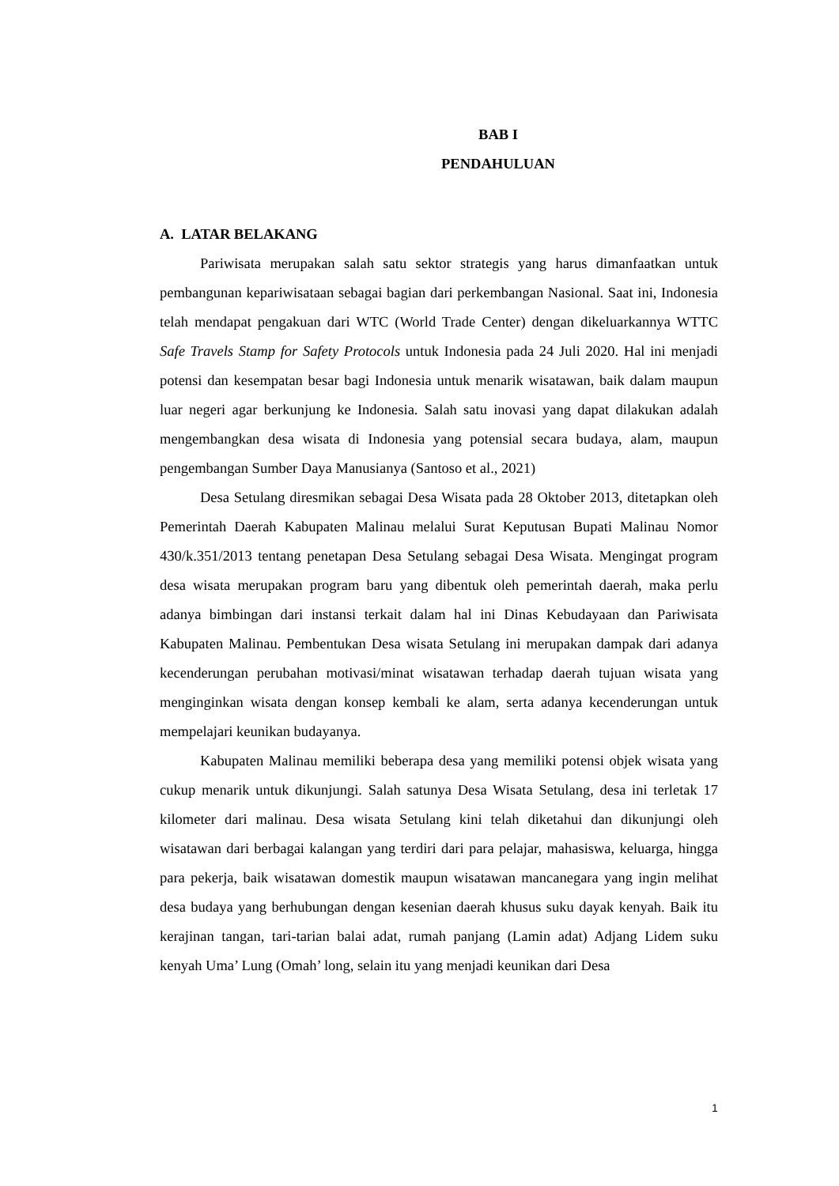BAB I
PENDAHULUAN
A. LATAR BELAKANG
Pariwisata merupakan salah satu sektor strategis yang harus dimanfaatkan untuk pembangunan kepariwisataan sebagai bagian dari perkembangan Nasional. Saat ini, Indonesia telah mendapat pengakuan dari WTC (World Trade Center) dengan dikeluarkannya WTTC Safe Travels Stamp for Safety Protocols untuk Indonesia pada 24 Juli 2020. Hal ini menjadi potensi dan kesempatan besar bagi Indonesia untuk menarik wisatawan, baik dalam maupun luar negeri agar berkunjung ke Indonesia. Salah satu inovasi yang dapat dilakukan adalah mengembangkan desa wisata di Indonesia yang potensial secara budaya, alam, maupun pengembangan Sumber Daya Manusianya (Santoso et al., 2021)
Desa Setulang diresmikan sebagai Desa Wisata pada 28 Oktober 2013, ditetapkan oleh Pemerintah Daerah Kabupaten Malinau melalui Surat Keputusan Bupati Malinau Nomor 430/k.351/2013 tentang penetapan Desa Setulang sebagai Desa Wisata. Mengingat program desa wisata merupakan program baru yang dibentuk oleh pemerintah daerah, maka perlu adanya bimbingan dari instansi terkait dalam hal ini Dinas Kebudayaan dan Pariwisata Kabupaten Malinau. Pembentukan Desa wisata Setulang ini merupakan dampak dari adanya kecenderungan perubahan motivasi/minat wisatawan terhadap daerah tujuan wisata yang menginginkan wisata dengan konsep kembali ke alam, serta adanya kecenderungan untuk mempelajari keunikan budayanya.
Kabupaten Malinau memiliki beberapa desa yang memiliki potensi objek wisata yang cukup menarik untuk dikunjungi. Salah satunya Desa Wisata Setulang, desa ini terletak 17 kilometer dari malinau. Desa wisata Setulang kini telah diketahui dan dikunjungi oleh wisatawan dari berbagai kalangan yang terdiri dari para pelajar, mahasiswa, keluarga, hingga para pekerja, baik wisatawan domestik maupun wisatawan mancanegara yang ingin melihat desa budaya yang berhubungan dengan kesenian daerah khusus suku dayak kenyah. Baik itu kerajinan tangan, tari-tarian balai adat, rumah panjang (Lamin adat) Adjang Lidem suku kenyah Uma’ Lung (Omah’ long, selain itu yang menjadi keunikan dari Desa
1